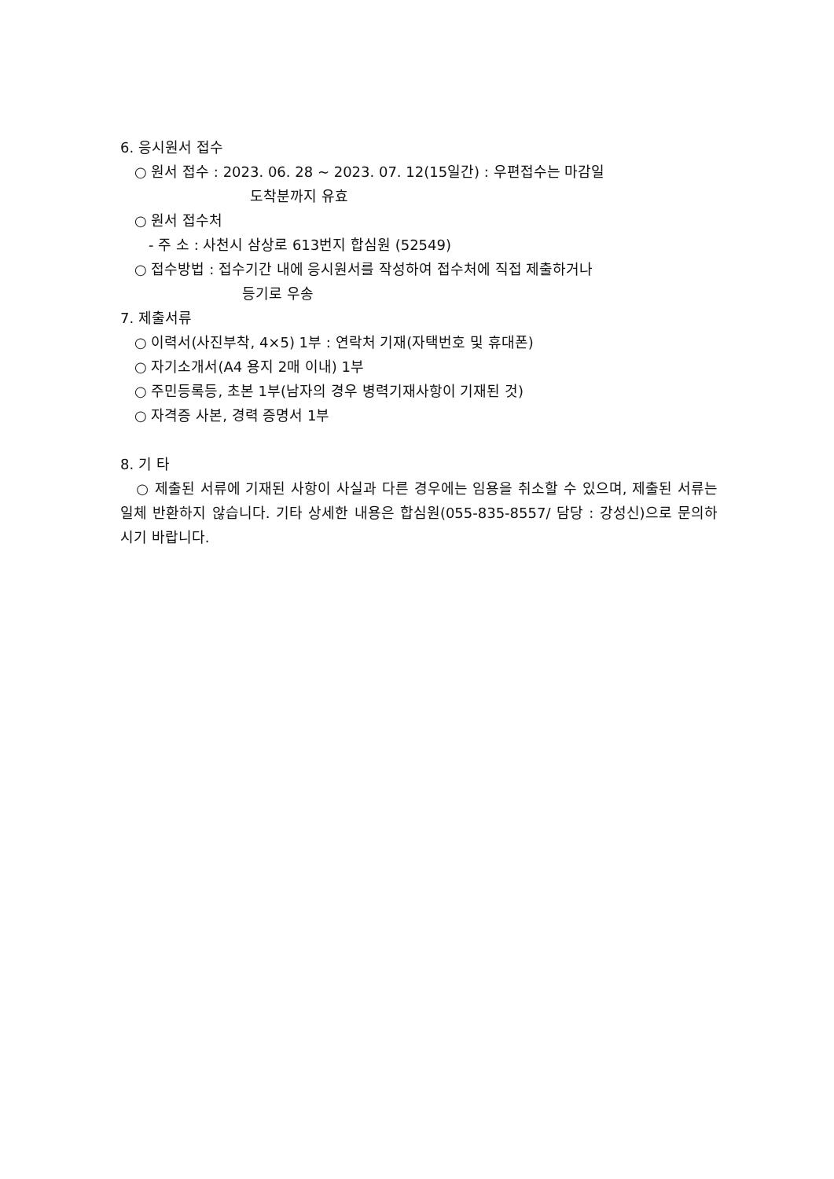6. 응시원서 접수
○ 원서 접수 : 2023. 06. 28 ~ 2023. 07. 12(15일간) : 우편접수는 마감일
도착분까지 유효
○ 원서 접수처
- 주 소 : 사천시 삼상로 613번지 합심원 (52549)
○ 접수방법 : 접수기간 내에 응시원서를 작성하여 접수처에 직접 제출하거나
등기로 우송
7. 제출서류
○ 이력서(사진부착, 4×5) 1부 : 연락처 기재(자택번호 및 휴대폰)
○ 자기소개서(A4 용지 2매 이내) 1부
○ 주민등록등, 초본 1부(남자의 경우 병력기재사항이 기재된 것)
○ 자격증 사본, 경력 증명서 1부
8. 기 타
○ 제출된 서류에 기재된 사항이 사실과 다른 경우에는 임용을 취소할 수 있으며, 제출된 서류는 일체 반환하지 않습니다. 기타 상세한 내용은 합심원(055-835-8557/ 담당 : 강성신)으로 문의하시기 바랍니다.